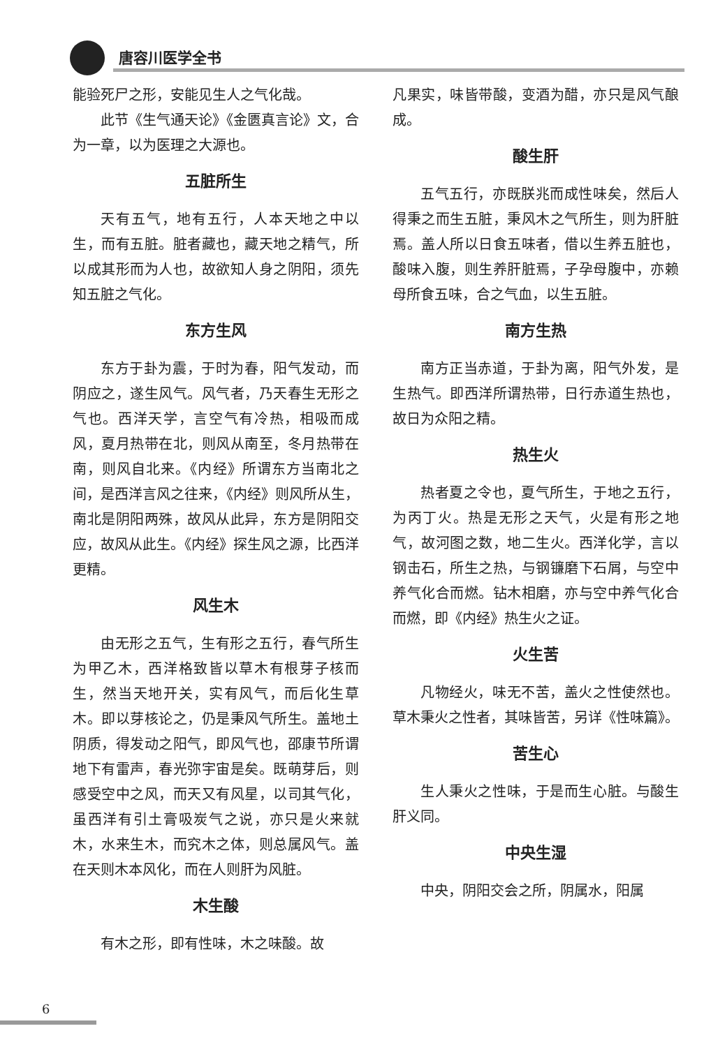唐容川医学全书
能验死尸之形，安能见生人之气化哉。
此节《生气通天论》《金匮真言论》文，合为一章，以为医理之大源也。
五脏所生
天有五气，地有五行，人本天地之中以生，而有五脏。脏者藏也，藏天地之精气，所以成其形而为人也，故欲知人身之阴阳，须先知五脏之气化。
东方生风
东方于卦为震，于时为春，阳气发动，而阴应之，遂生风气。风气者，乃天春生无形之气也。西洋天学，言空气有冷热，相吸而成风，夏月热带在北，则风从南至，冬月热带在南，则风自北来。《内经》所谓东方当南北之间，是西洋言风之往来，《内经》则风所从生，南北是阴阳两殊，故风从此异，东方是阴阳交应，故风从此生。《内经》探生风之源，比西洋更精。
风生木
由无形之五气，生有形之五行，春气所生为甲乙木，西洋格致皆以草木有根芽子核而生，然当天地开关，实有风气，而后化生草木。即以芽核论之，仍是秉风气所生。盖地土阴质，得发动之阳气，即风气也，邵康节所谓地下有雷声，春光弥宇宙是矣。既萌芽后，则感受空中之风，而天又有风星，以司其气化，虽西洋有引土膏吸炭气之说，亦只是火来就木，水来生木，而究木之体，则总属风气。盖在天则木本风化，而在人则肝为风脏。
木生酸
有木之形，即有性味，木之味酸。故
凡果实，味皆带酸，变酒为醋，亦只是风气酿成。
酸生肝
五气五行，亦既朕兆而成性味矣，然后人得秉之而生五脏，秉风木之气所生，则为肝脏焉。盖人所以日食五味者，借以生养五脏也，酸味入腹，则生养肝脏焉，子孕母腹中，亦赖母所食五味，合之气血，以生五脏。
南方生热
南方正当赤道，于卦为离，阳气外发，是生热气。即西洋所谓热带，日行赤道生热也，故日为众阳之精。
热生火
热者夏之令也，夏气所生，于地之五行，为丙丁火。热是无形之天气，火是有形之地气，故河图之数，地二生火。西洋化学，言以钢击石，所生之热，与钢镰磨下石屑，与空中养气化合而燃。钻木相磨，亦与空中养气化合而燃，即《内经》热生火之证。
火生苦
凡物经火，味无不苦，盖火之性使然也。草木秉火之性者，其味皆苦，另详《性味篇》。
苦生心
生人秉火之性味，于是而生心脏。与酸生肝义同。
中央生湿
中央，阴阳交会之所，阴属水，阳属
6